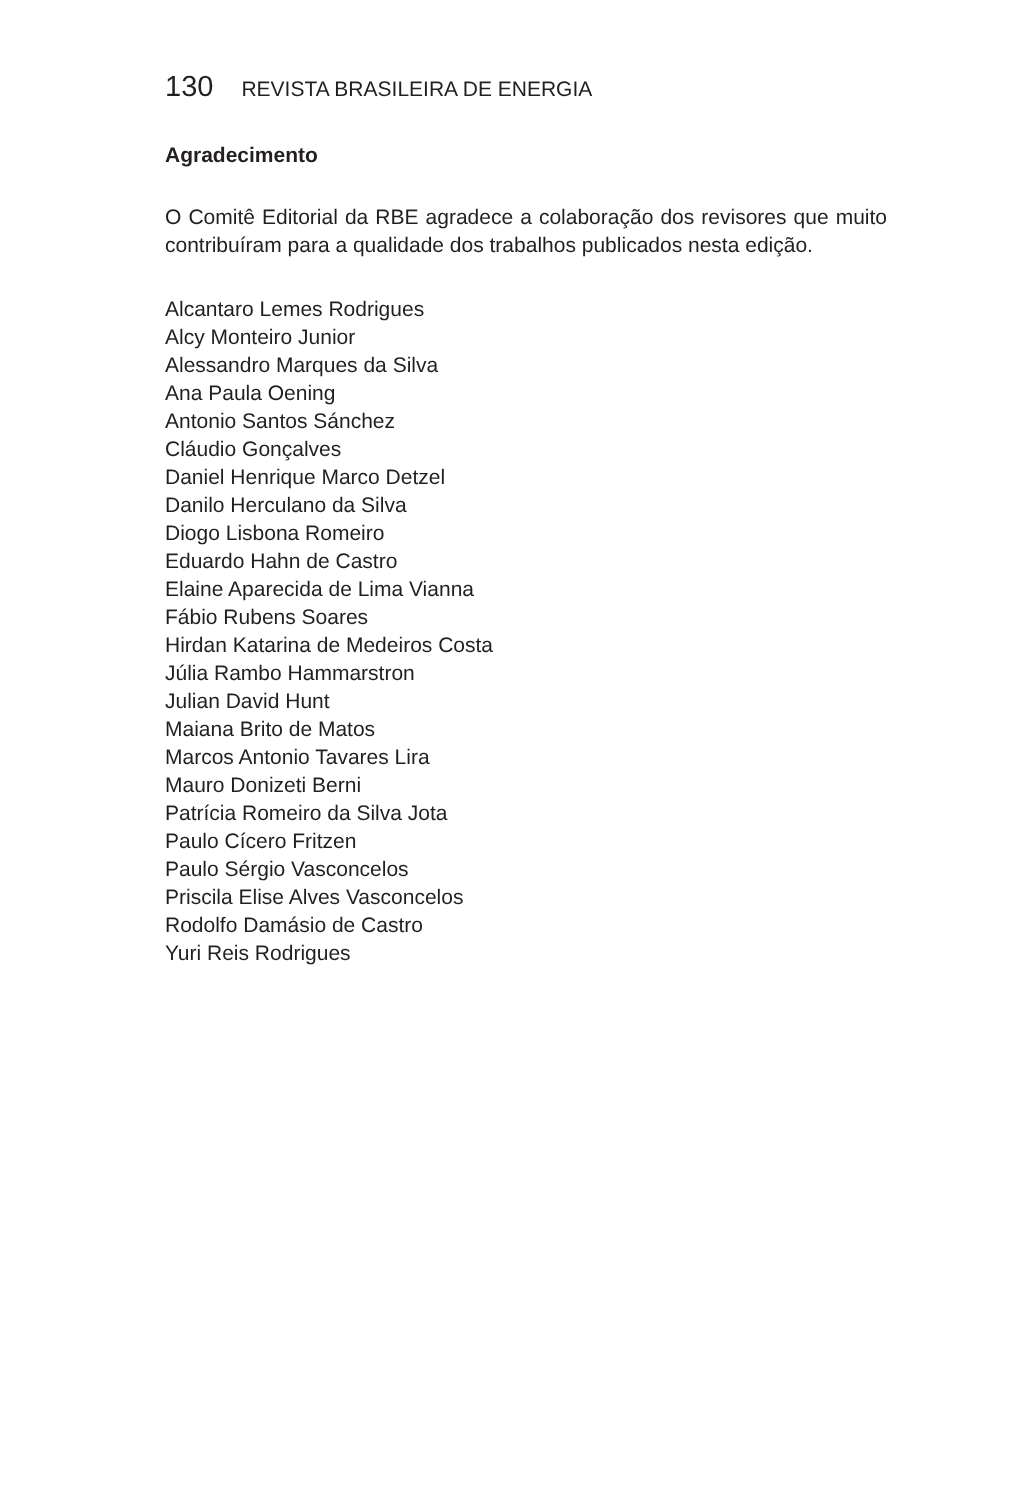130 REVISTA BRASILEIRA DE ENERGIA
Agradecimento
O Comitê Editorial da RBE agradece a colaboração dos revisores que muito contribuíram para a qualidade dos trabalhos publicados nesta edição.
Alcantaro Lemes Rodrigues
Alcy Monteiro Junior
Alessandro Marques da Silva
Ana Paula Oening
Antonio Santos Sánchez
Cláudio Gonçalves
Daniel Henrique Marco Detzel
Danilo Herculano da Silva
Diogo Lisbona Romeiro
Eduardo Hahn de Castro
Elaine Aparecida de Lima Vianna
Fábio Rubens Soares
Hirdan Katarina de Medeiros Costa
Júlia Rambo Hammarstron
Julian David Hunt
Maiana Brito de Matos
Marcos Antonio Tavares Lira
Mauro Donizeti Berni
Patrícia Romeiro da Silva Jota
Paulo Cícero Fritzen
Paulo Sérgio Vasconcelos
Priscila Elise Alves Vasconcelos
Rodolfo Damásio de Castro
Yuri Reis Rodrigues